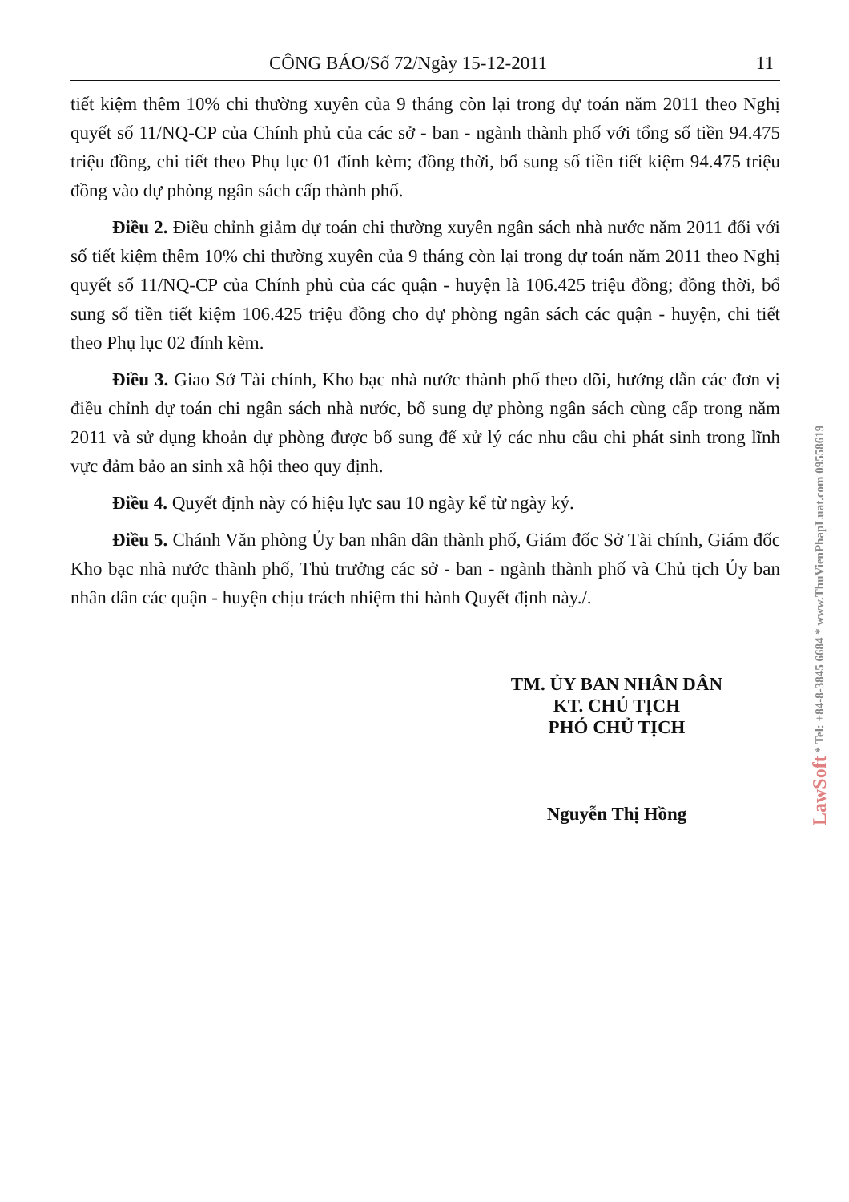CÔNG BÁO/Số 72/Ngày 15-12-2011 11
tiết kiệm thêm 10% chi thường xuyên của 9 tháng còn lại trong dự toán năm 2011 theo Nghị quyết số 11/NQ-CP của Chính phủ của các sở - ban - ngành thành phố với tổng số tiền 94.475 triệu đồng, chi tiết theo Phụ lục 01 đính kèm; đồng thời, bổ sung số tiền tiết kiệm 94.475 triệu đồng vào dự phòng ngân sách cấp thành phố.
Điều 2. Điều chỉnh giảm dự toán chi thường xuyên ngân sách nhà nước năm 2011 đối với số tiết kiệm thêm 10% chi thường xuyên của 9 tháng còn lại trong dự toán năm 2011 theo Nghị quyết số 11/NQ-CP của Chính phủ của các quận - huyện là 106.425 triệu đồng; đồng thời, bổ sung số tiền tiết kiệm 106.425 triệu đồng cho dự phòng ngân sách các quận - huyện, chi tiết theo Phụ lục 02 đính kèm.
Điều 3. Giao Sở Tài chính, Kho bạc nhà nước thành phố theo dõi, hướng dẫn các đơn vị điều chỉnh dự toán chi ngân sách nhà nước, bổ sung dự phòng ngân sách cùng cấp trong năm 2011 và sử dụng khoản dự phòng được bổ sung để xử lý các nhu cầu chi phát sinh trong lĩnh vực đảm bảo an sinh xã hội theo quy định.
Điều 4. Quyết định này có hiệu lực sau 10 ngày kể từ ngày ký.
Điều 5. Chánh Văn phòng Ủy ban nhân dân thành phố, Giám đốc Sở Tài chính, Giám đốc Kho bạc nhà nước thành phố, Thủ trưởng các sở - ban - ngành thành phố và Chủ tịch Ủy ban nhân dân các quận - huyện chịu trách nhiệm thi hành Quyết định này./.
TM. ỦY BAN NHÂN DÂN
KT. CHỦ TỊCH
PHÓ CHỦ TỊCH
Nguyễn Thị Hồng
LawSoft * Tel: +84-8-3845 6684 * www.ThuVienPhapLuat.com 09558619